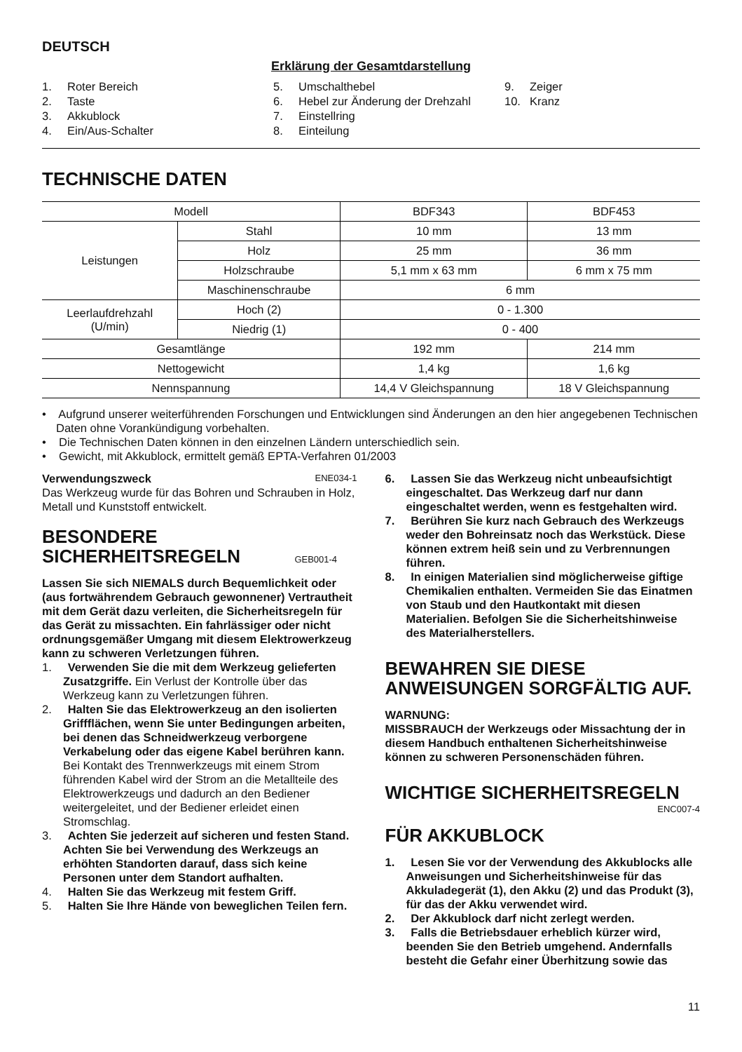DEUTSCH
Erklärung der Gesamtdarstellung
1. Roter Bereich
2. Taste
3. Akkublock
4. Ein/Aus-Schalter
5. Umschalthebel
6. Hebel zur Änderung der Drehzahl
7. Einstellring
8. Einteilung
9. Zeiger
10. Kranz
TECHNISCHE DATEN
| Modell | | BDF343 | BDF453 |
| Leistungen | Stahl | 10 mm | 13 mm |
| | Holz | 25 mm | 36 mm |
| | Holzschraube | 5,1 mm x 63 mm | 6 mm x 75 mm |
| | Maschinenschraube | 6 mm | |
| Leerlaufdrehzahl (U/min) | Hoch (2) | 0 - 1.300 | |
| | Niedrig (1) | 0 - 400 | |
| Gesamtlänge | | 192 mm | 214 mm |
| Nettogewicht | | 1,4 kg | 1,6 kg |
| Nennspannung | | 14,4 V Gleichspannung | 18 V Gleichspannung |
• Aufgrund unserer weiterführenden Forschungen und Entwicklungen sind Änderungen an den hier angegebenen Technischen Daten ohne Vorankündigung vorbehalten.
• Die Technischen Daten können in den einzelnen Ländern unterschiedlich sein.
• Gewicht, mit Akkublock, ermittelt gemäß EPTA-Verfahren 01/2003
Verwendungszweck ENE034-1
Das Werkzeug wurde für das Bohren und Schrauben in Holz, Metall und Kunststoff entwickelt.
BESONDERE
SICHERHEITSREGELN GEB001-4
Lassen Sie sich NIEMALS durch Bequemlichkeit oder (aus fortwährendem Gebrauch gewonnener) Vertrautheit mit dem Gerät dazu verleiten, die Sicherheitsregeln für das Gerät zu missachten. Ein fahrlässiger oder nicht ordnungsgemäßer Umgang mit diesem Elektrowerkzeug kann zu schweren Verletzungen führen.
1. Verwenden Sie die mit dem Werkzeug gelieferten Zusatzgriffe. Ein Verlust der Kontrolle über das Werkzeug kann zu Verletzungen führen.
2. Halten Sie das Elektrowerkzeug an den isolierten Griffflächen, wenn Sie unter Bedingungen arbeiten, bei denen das Schneidwerkzeug verborgene Verkabelung oder das eigene Kabel berühren kann. Bei Kontakt des Trennwerkzeugs mit einem Strom führenden Kabel wird der Strom an die Metallteile des Elektrowerkzeugs und dadurch an den Bediener weitergeleitet, und der Bediener erleidet einen Stromschlag.
3. Achten Sie jederzeit auf sicheren und festen Stand.
Achten Sie bei Verwendung des Werkzeugs an erhöhten Standorten darauf, dass sich keine Personen unter dem Standort aufhalten.
4. Halten Sie das Werkzeug mit festem Griff.
5. Halten Sie Ihre Hände von beweglichen Teilen fern.
6. Lassen Sie das Werkzeug nicht unbeaufsichtigt eingeschaltet. Das Werkzeug darf nur dann eingeschaltet werden, wenn es festgehalten wird.
7. Berühren Sie kurz nach Gebrauch des Werkzeugs weder den Bohreinsatz noch das Werkstück. Diese können extrem heiß sein und zu Verbrennungen führen.
8. In einigen Materialien sind möglicherweise giftige Chemikalien enthalten. Vermeiden Sie das Einatmen von Staub und den Hautkontakt mit diesen Materialien. Befolgen Sie die Sicherheitshinweise des Materialherstellers.
BEWAHREN SIE DIESE ANWEISUNGEN SORGFÄLTIG AUF.
WARNUNG:
MISSBRAUCH der Werkzeugs oder Missachtung der in diesem Handbuch enthaltenen Sicherheitshinweise können zu schweren Personenschäden führen.
WICHTIGE SICHERHEITSREGELN
ENC007-4
FÜR AKKUBLOCK
1. Lesen Sie vor der Verwendung des Akkublocks alle Anweisungen und Sicherheitshinweise für das Akkuladegerät (1), den Akku (2) und das Produkt (3), für das der Akku verwendet wird.
2. Der Akkublock darf nicht zerlegt werden.
3. Falls die Betriebsdauer erheblich kürzer wird, beenden Sie den Betrieb umgehend. Andernfalls besteht die Gefahr einer Überhitzung sowie das
11